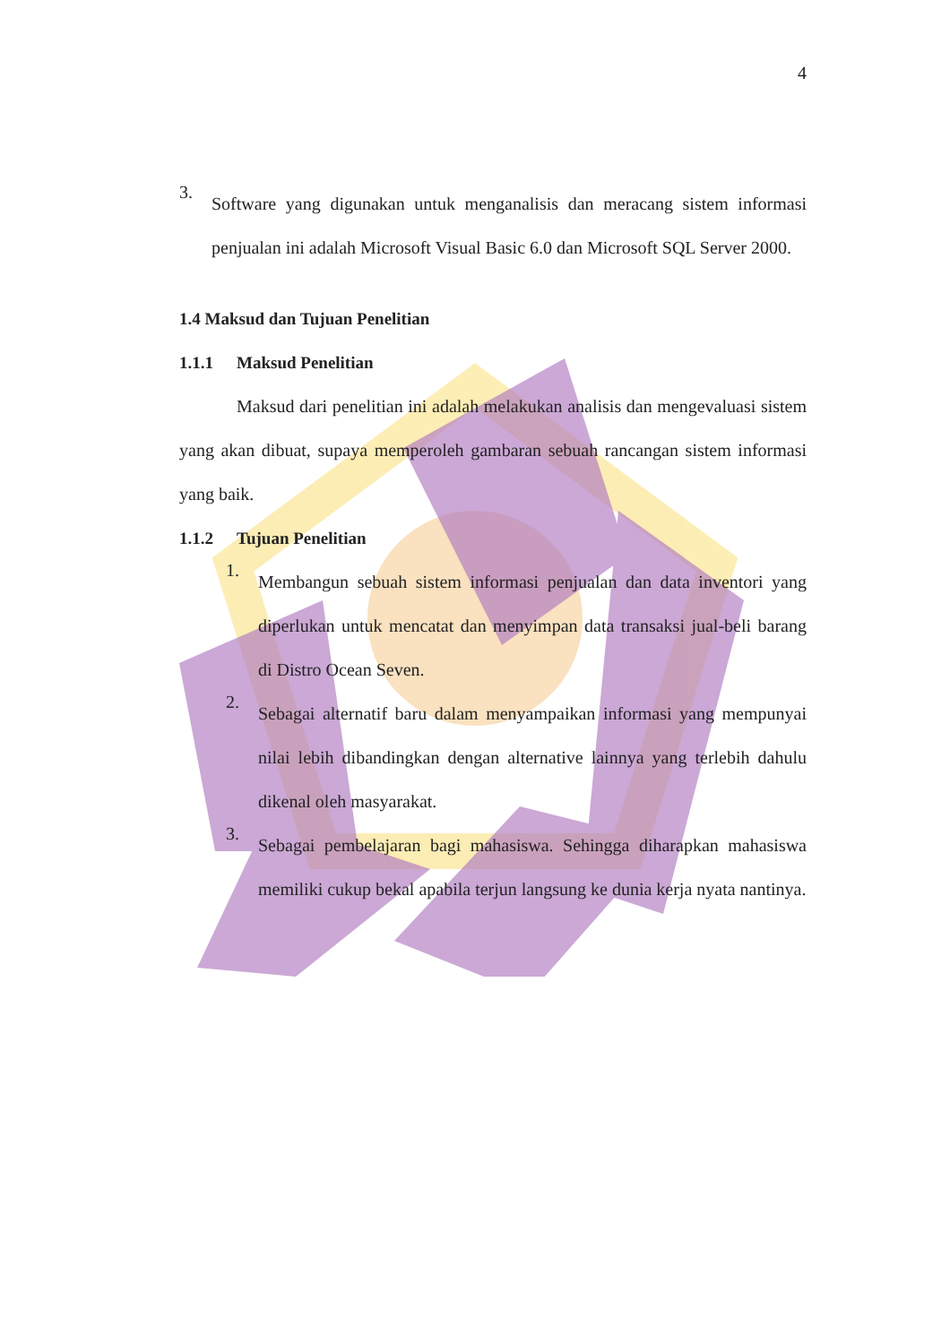4
3.
Software yang digunakan untuk menganalisis dan meracang sistem informasi penjualan ini adalah Microsoft Visual Basic 6.0 dan Microsoft SQL Server 2000.
1.4 Maksud dan Tujuan Penelitian
1.1.1 Maksud Penelitian
Maksud dari penelitian ini adalah melakukan analisis dan mengevaluasi sistem yang akan dibuat, supaya memperoleh gambaran sebuah rancangan sistem informasi yang baik.
1.1.2 Tujuan Penelitian
1.
Membangun sebuah sistem informasi penjualan dan data inventori yang diperlukan untuk mencatat dan menyimpan data transaksi jual-beli barang di Distro Ocean Seven.
2.
Sebagai alternatif baru dalam menyampaikan informasi yang mempunyai nilai lebih dibandingkan dengan alternative lainnya yang terlebih dahulu dikenal oleh masyarakat.
3.
Sebagai pembelajaran bagi mahasiswa. Sehingga diharapkan mahasiswa memiliki cukup bekal apabila terjun langsung ke dunia kerja nyata nantinya.